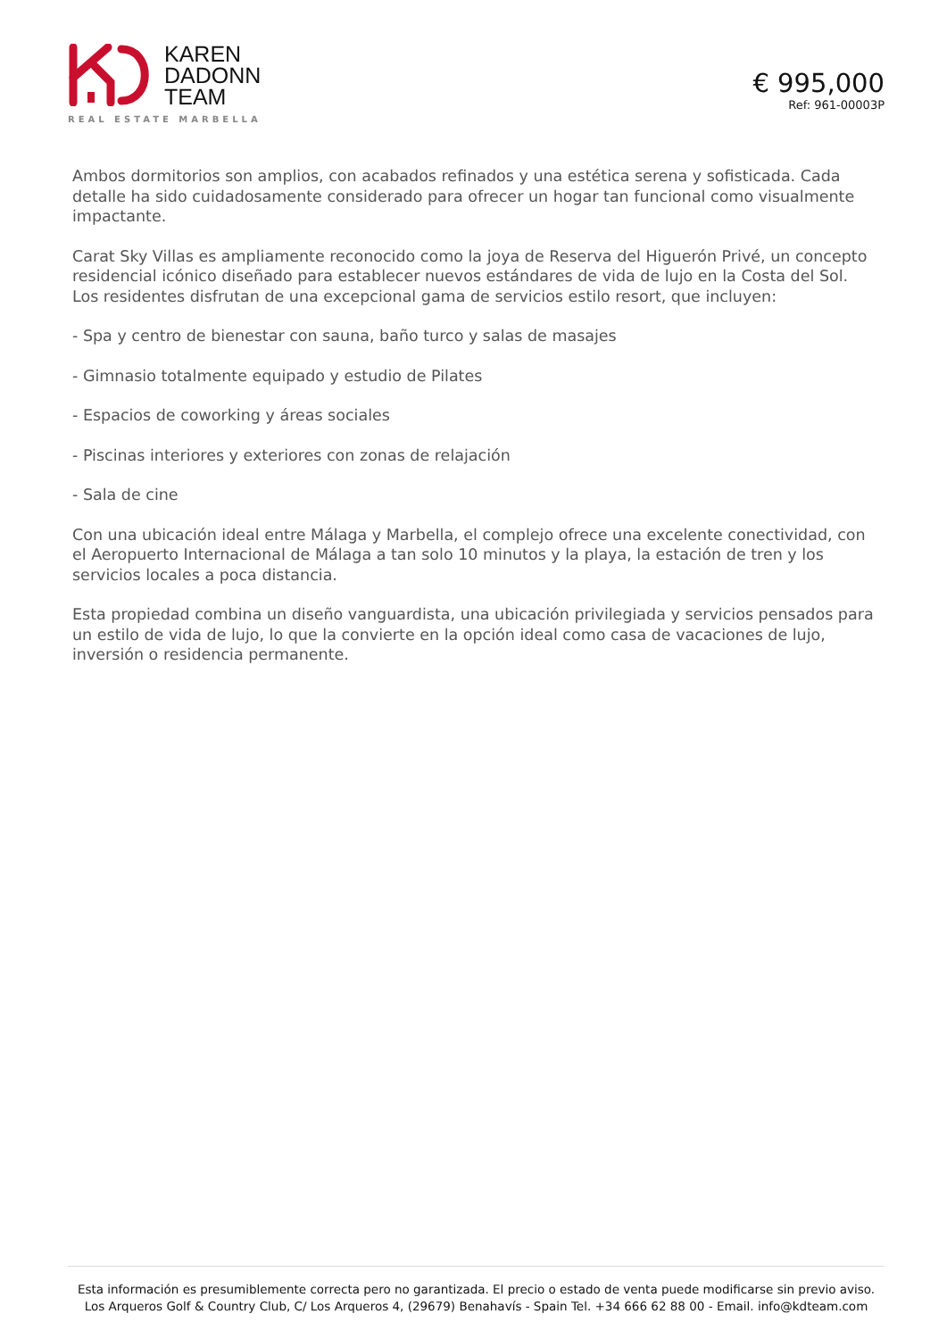KAREN
DADONN
TEAM
REAL ESTATE MARBELLA
€ 995,000
Ref: 961-00003P
Ambos dormitorios son amplios, con acabados refinados y una estética serena y sofisticada. Cada detalle ha sido cuidadosamente considerado para ofrecer un hogar tan funcional como visualmente impactante.
Carat Sky Villas es ampliamente reconocido como la joya de Reserva del Higuerón Privé, un concepto residencial icónico diseñado para establecer nuevos estándares de vida de lujo en la Costa del Sol. Los residentes disfrutan de una excepcional gama de servicios estilo resort, que incluyen:
- Spa y centro de bienestar con sauna, baño turco y salas de masajes
- Gimnasio totalmente equipado y estudio de Pilates
- Espacios de coworking y áreas sociales
- Piscinas interiores y exteriores con zonas de relajación
- Sala de cine
Con una ubicación ideal entre Málaga y Marbella, el complejo ofrece una excelente conectividad, con el Aeropuerto Internacional de Málaga a tan solo 10 minutos y la playa, la estación de tren y los servicios locales a poca distancia.
Esta propiedad combina un diseño vanguardista, una ubicación privilegiada y servicios pensados para un estilo de vida de lujo, lo que la convierte en la opción ideal como casa de vacaciones de lujo, inversión o residencia permanente.
Esta información es presumiblemente correcta pero no garantizada. El precio o estado de venta puede modificarse sin previo aviso.
Los Arqueros Golf & Country Club, C/ Los Arqueros 4, (29679) Benahavís - Spain Tel. +34 666 62 88 00 - Email. info@kdteam.com